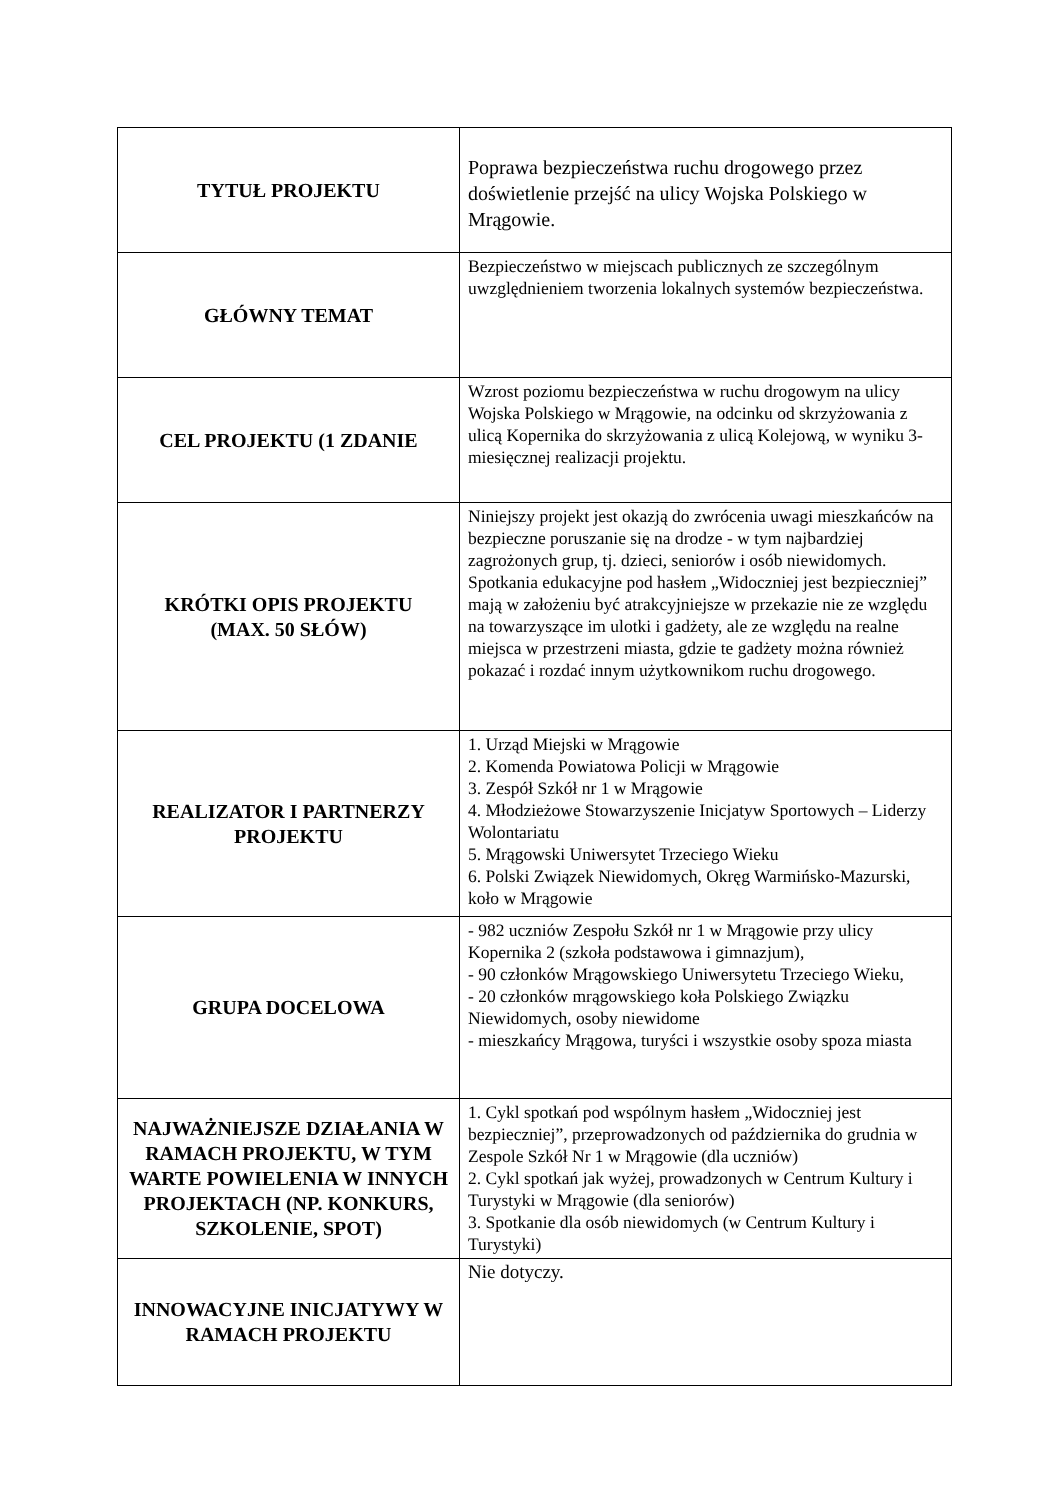| TYTUŁ PROJEKTU | Poprawa bezpieczeństwa ruchu drogowego przez doświetlenie przejść na ulicy Wojska Polskiego w Mrągowie. |
| GŁÓWNY TEMAT | Bezpieczeństwo w miejscach publicznych ze szczególnym uwzględnieniem tworzenia lokalnych systemów bezpieczeństwa. |
| CEL PROJEKTU (1 ZDANIE | Wzrost poziomu bezpieczeństwa w ruchu drogowym na ulicy Wojska Polskiego w Mrągowie, na odcinku od skrzyżowania z ulicą Kopernika do skrzyżowania z ulicą Kolejową, w wyniku 3-miesięcznej realizacji projektu. |
| KRÓTKI OPIS PROJEKTU (MAX. 50 SŁÓW) | Niniejszy projekt jest okazją do zwrócenia uwagi mieszkańców na bezpieczne poruszanie się na drodze - w tym najbardziej zagrożonych grup, tj. dzieci, seniorów i osób niewidomych. Spotkania edukacyjne pod hasłem „Widoczniej jest bezpieczniej” mają w założeniu być atrakcyjniejsze w przekazie nie ze względu na towarzyszące im ulotki i gadżety, ale ze względu na realne miejsca w przestrzeni miasta, gdzie te gadżety można również pokazać i rozdać innym użytkownikom ruchu drogowego. |
| REALIZATOR I PARTNERZY PROJEKTU | 1. Urząd Miejski w Mrągowie 2. Komenda Powiatowa Policji w Mrągowie 3. Zespół Szkół nr 1 w Mrągowie 4. Młodzieżowe Stowarzyszenie Inicjatyw Sportowych – Liderzy Wolontariatu 5. Mrągowski Uniwersytet Trzeciego Wieku 6. Polski Związek Niewidomych, Okręg Warmińsko-Mazurski, koło w Mrągowie |
| GRUPA DOCELOWA | - 982 uczniów Zespołu Szkół nr 1 w Mrągowie przy ulicy Kopernika 2 (szkoła podstawowa i gimnazjum), - 90 członków Mrągowskiego Uniwersytetu Trzeciego Wieku, - 20 członków mrągowskiego koła Polskiego Związku Niewidomych, osoby niewidome - mieszkańcy Mrągowa, turyści i wszystkie osoby spoza miasta |
| NAJWAŻNIEJSZE DZIAŁANIA W RAMACH PROJEKTU, W TYM WARTE POWIELENIA W INNYCH PROJEKTACH (NP. KONKURS, SZKOLENIE, SPOT) | 1. Cykl spotkań pod wspólnym hasłem „Widoczniej jest bezpieczniej”, przeprowadzonych od października do grudnia w Zespole Szkół Nr 1 w Mrągowie (dla uczniów) 2. Cykl spotkań jak wyżej, prowadzonych w Centrum Kultury i Turystyki w Mrągowie (dla seniorów) 3. Spotkanie dla osób niewidomych (w Centrum Kultury i Turystyki) |
| INNOWACYJNE INICJATYWY W RAMACH PROJEKTU | Nie dotyczy. |